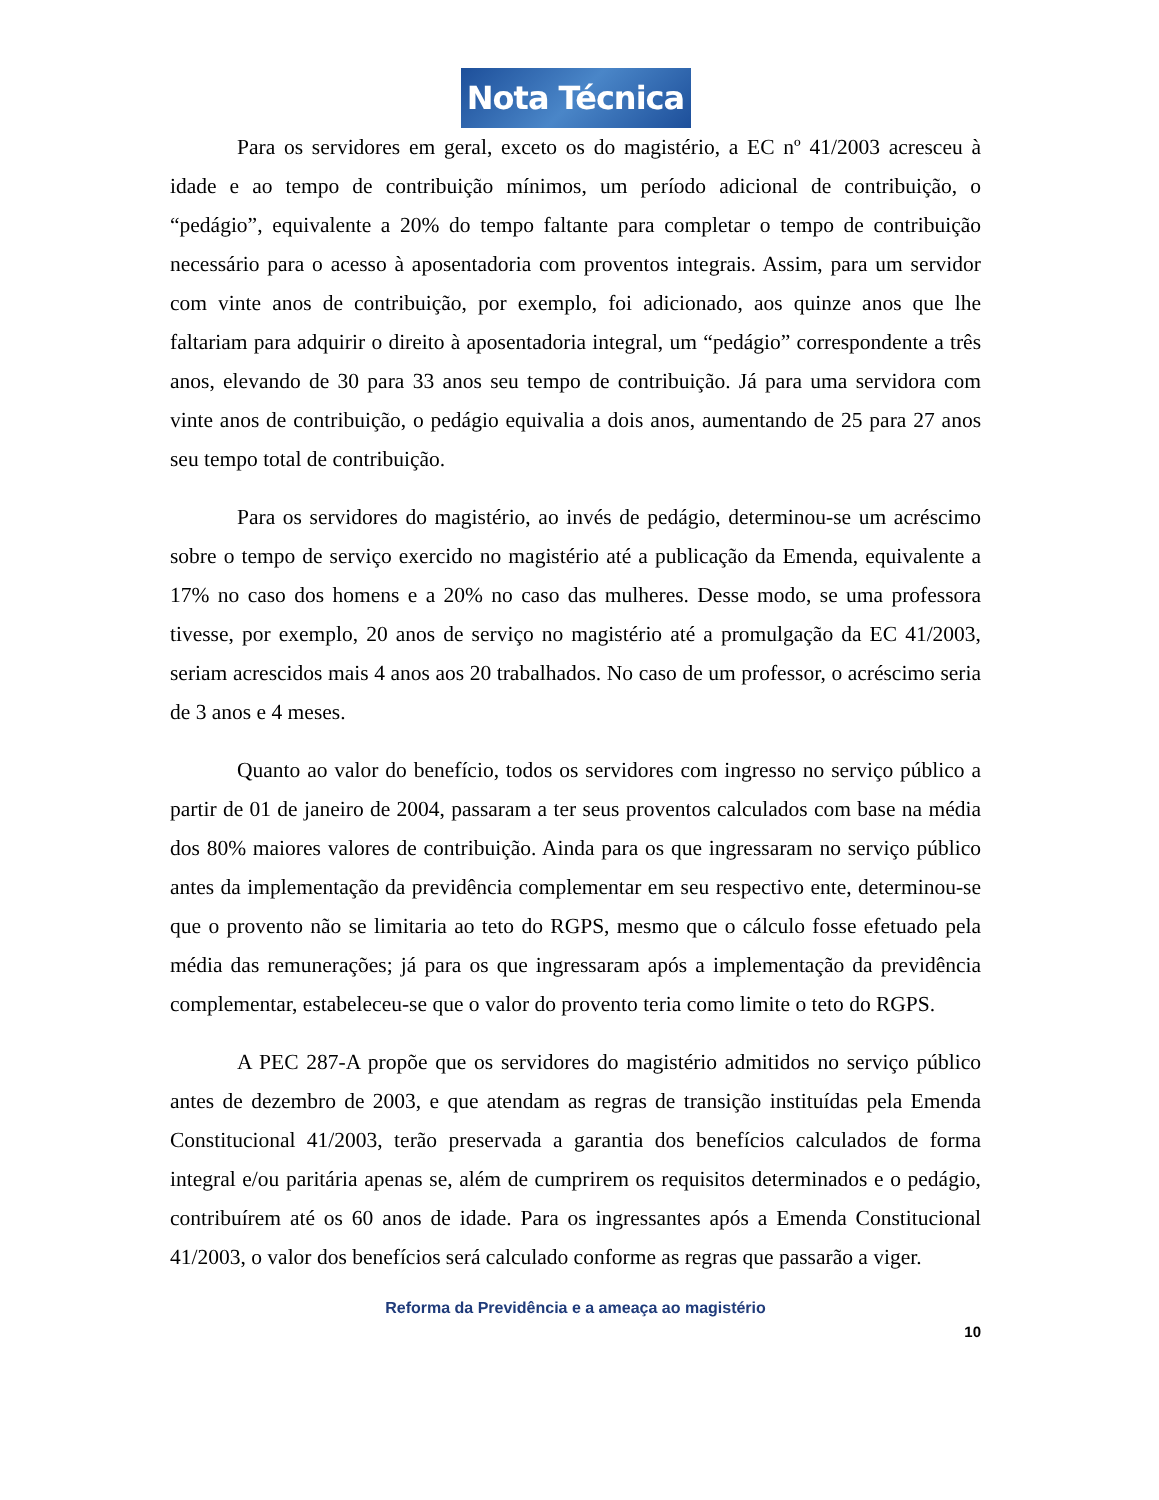Nota Técnica
Para os servidores em geral, exceto os do magistério, a EC nº 41/2003 acresceu à idade e ao tempo de contribuição mínimos, um período adicional de contribuição, o “pedágio”, equivalente a 20% do tempo faltante para completar o tempo de contribuição necessário para o acesso à aposentadoria com proventos integrais. Assim, para um servidor com vinte anos de contribuição, por exemplo, foi adicionado, aos quinze anos que lhe faltariam para adquirir o direito à aposentadoria integral, um “pedágio” correspondente a três anos, elevando de 30 para 33 anos seu tempo de contribuição. Já para uma servidora com vinte anos de contribuição, o pedágio equivalia a dois anos, aumentando de 25 para 27 anos seu tempo total de contribuição.
Para os servidores do magistério, ao invés de pedágio, determinou-se um acréscimo sobre o tempo de serviço exercido no magistério até a publicação da Emenda, equivalente a 17% no caso dos homens e a 20% no caso das mulheres. Desse modo, se uma professora tivesse, por exemplo, 20 anos de serviço no magistério até a promulgação da EC 41/2003, seriam acrescidos mais 4 anos aos 20 trabalhados. No caso de um professor, o acréscimo seria de 3 anos e 4 meses.
Quanto ao valor do benefício, todos os servidores com ingresso no serviço público a partir de 01 de janeiro de 2004, passaram a ter seus proventos calculados com base na média dos 80% maiores valores de contribuição. Ainda para os que ingressaram no serviço público antes da implementação da previdência complementar em seu respectivo ente, determinou-se que o provento não se limitaria ao teto do RGPS, mesmo que o cálculo fosse efetuado pela média das remunerações; já para os que ingressaram após a implementação da previdência complementar, estabeleceu-se que o valor do provento teria como limite o teto do RGPS.
A PEC 287-A propõe que os servidores do magistério admitidos no serviço público antes de dezembro de 2003, e que atendam as regras de transição instituídas pela Emenda Constitucional 41/2003, terão preservada a garantia dos benefícios calculados de forma integral e/ou paritária apenas se, além de cumprirem os requisitos determinados e o pedágio, contribuírem até os 60 anos de idade. Para os ingressantes após a Emenda Constitucional 41/2003, o valor dos benefícios será calculado conforme as regras que passarão a viger.
Reforma da Previdência e a ameaça ao magistério
10